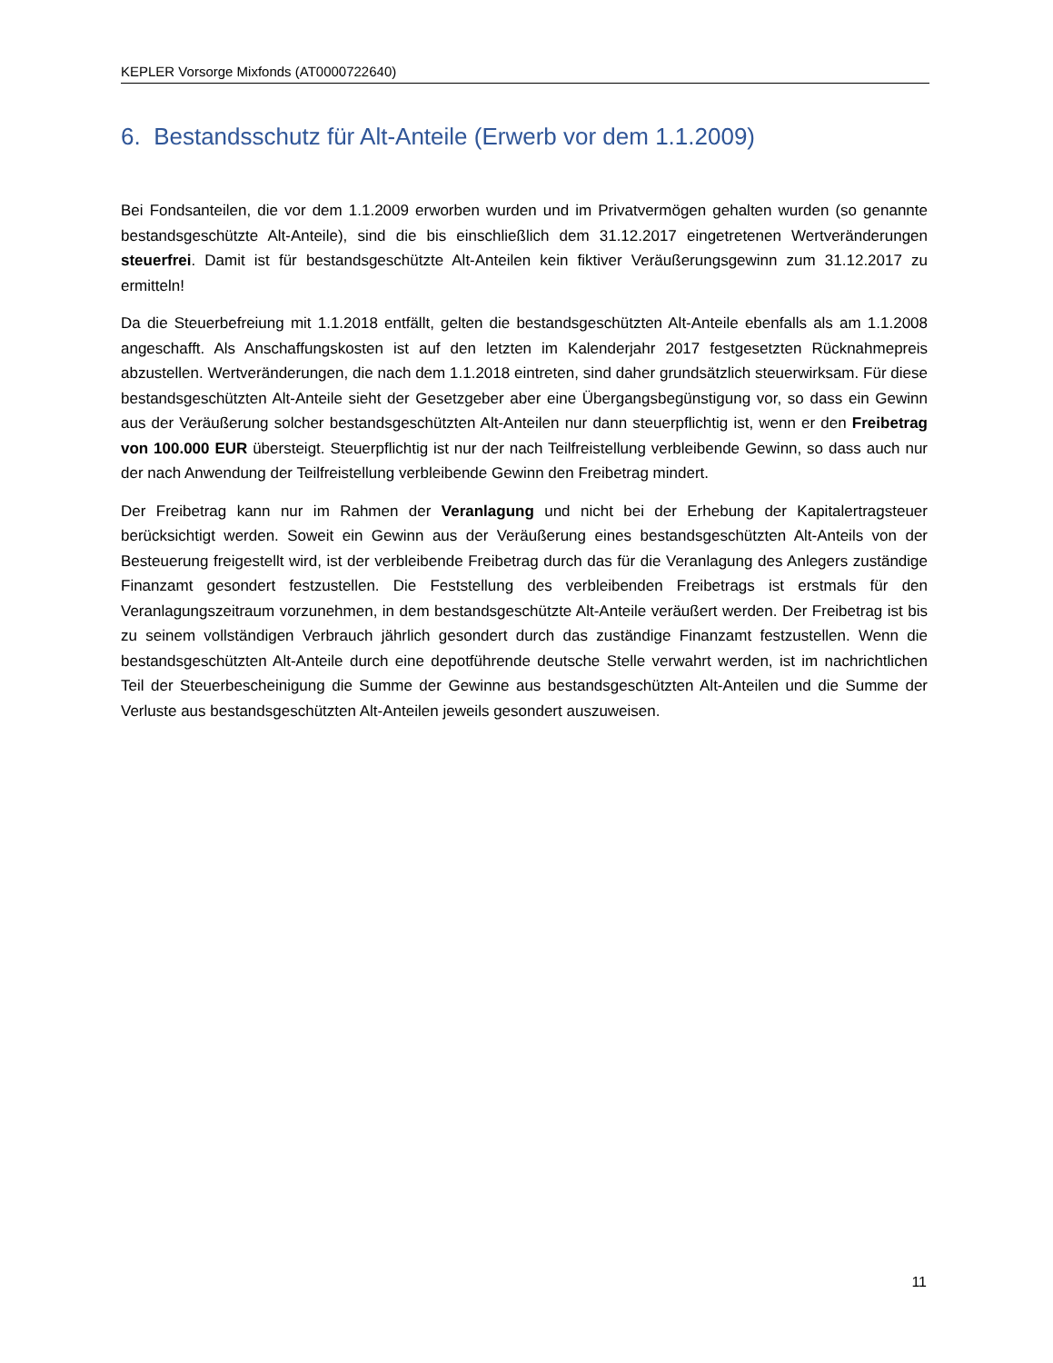KEPLER Vorsorge Mixfonds (AT0000722640)
6. Bestandsschutz für Alt-Anteile (Erwerb vor dem 1.1.2009)
Bei Fondsanteilen, die vor dem 1.1.2009 erworben wurden und im Privatvermögen gehalten wurden (so genannte bestandsgeschützte Alt-Anteile), sind die bis einschließlich dem 31.12.2017 eingetretenen Wertveränderungen steuerfrei. Damit ist für bestandsgeschützte Alt-Anteilen kein fiktiver Veräußerungsgewinn zum 31.12.2017 zu ermitteln!
Da die Steuerbefreiung mit 1.1.2018 entfällt, gelten die bestandsgeschützten Alt-Anteile ebenfalls als am 1.1.2008 angeschafft. Als Anschaffungskosten ist auf den letzten im Kalenderjahr 2017 festgesetzten Rücknahmepreis abzustellen. Wertveränderungen, die nach dem 1.1.2018 eintreten, sind daher grundsätzlich steuerwirksam. Für diese bestandsgeschützten Alt-Anteile sieht der Gesetzgeber aber eine Übergangsbegünstigung vor, so dass ein Gewinn aus der Veräußerung solcher bestandsgeschützten Alt-Anteilen nur dann steuerpflichtig ist, wenn er den Freibetrag von 100.000 EUR übersteigt. Steuerpflichtig ist nur der nach Teilfreistellung verbleibende Gewinn, so dass auch nur der nach Anwendung der Teilfreistellung verbleibende Gewinn den Freibetrag mindert.
Der Freibetrag kann nur im Rahmen der Veranlagung und nicht bei der Erhebung der Kapitalertragsteuer berücksichtigt werden. Soweit ein Gewinn aus der Veräußerung eines bestandsgeschützten Alt-Anteils von der Besteuerung freigestellt wird, ist der verbleibende Freibetrag durch das für die Veranlagung des Anlegers zuständige Finanzamt gesondert festzustellen. Die Feststellung des verbleibenden Freibetrags ist erstmals für den Veranlagungszeitraum vorzunehmen, in dem bestandsgeschützte Alt-Anteile veräußert werden. Der Freibetrag ist bis zu seinem vollständigen Verbrauch jährlich gesondert durch das zuständige Finanzamt festzustellen. Wenn die bestandsgeschützten Alt-Anteile durch eine depotführende deutsche Stelle verwahrt werden, ist im nachrichtlichen Teil der Steuerbescheinigung die Summe der Gewinne aus bestandsgeschützten Alt-Anteilen und die Summe der Verluste aus bestandsgeschützten Alt-Anteilen jeweils gesondert auszuweisen.
11